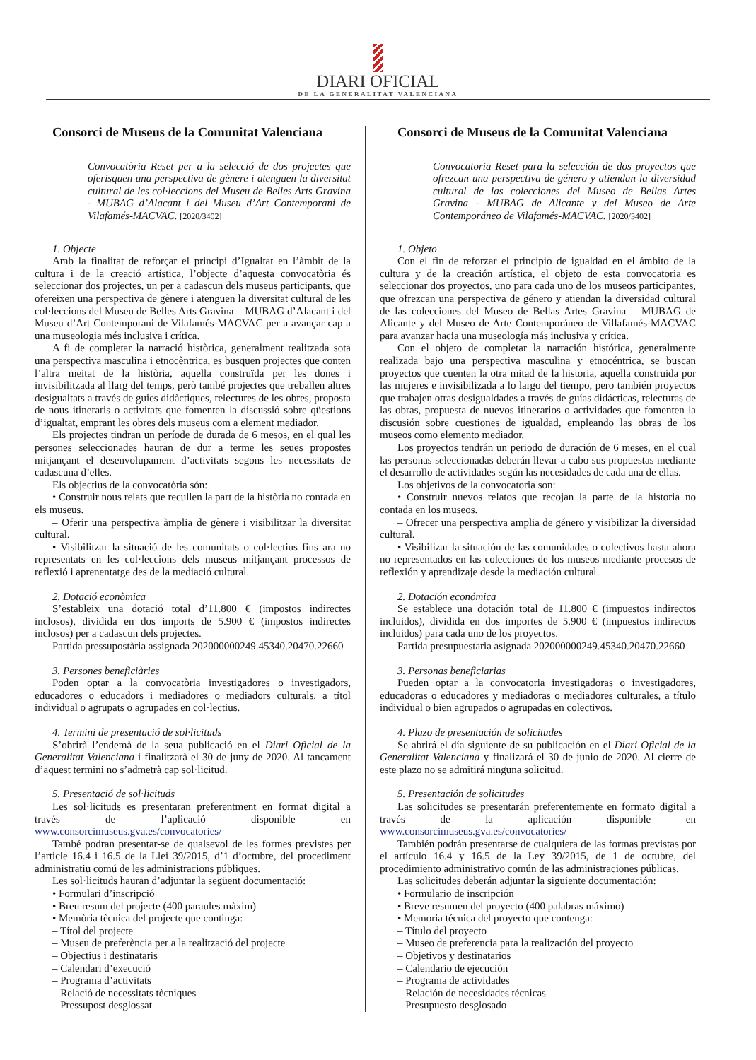DIARI OFICIAL
DE LA GENERALITAT VALENCIANA
Consorci de Museus de la Comunitat Valenciana
Convocatòria Reset per a la selecció de dos projectes que oferisquen una perspectiva de gènere i atenguen la diversitat cultural de les col·leccions del Museu de Belles Arts Gravina - MUBAG d’Alacant i del Museu d’Art Contemporani de Vilafamés-MACVAC. [2020/3402]
1. Objecte
Amb la finalitat de reforçar el principi d’Igualtat en l’àmbit de la cultura i de la creació artística, l’objecte d’aquesta convocatòria és seleccionar dos projectes, un per a cadascun dels museus participants, que ofereixen una perspectiva de gènere i atenguen la diversitat cultural de les col·leccions del Museu de Belles Arts Gravina – MUBAG d’Alacant i del Museu d’Art Contemporani de Vilafamés-MACVAC per a avançar cap a una museologia més inclusiva i crítica.
A fi de completar la narració històrica, generalment realitzada sota una perspectiva masculina i etnocèntrica, es busquen projectes que conten l’altra meitat de la història, aquella construïda per les dones i invisibilitzada al llarg del temps, però també projectes que treballen altres desigualtats a través de guies didàctiques, relectures de les obres, proposta de nous itineraris o activitats que fomenten la discussió sobre qüestions d’igualtat, emprant les obres dels museus com a element mediador.
Els projectes tindran un període de durada de 6 mesos, en el qual les persones seleccionades hauran de dur a terme les seues propostes mitjançant el desenvolupament d’activitats segons les necessitats de cadascuna d’elles.
Els objectius de la convocatòria són:
• Construir nous relats que recullen la part de la història no contada en els museus.
– Oferir una perspectiva àmplia de gènere i visibilitzar la diversitat cultural.
• Visibilitzar la situació de les comunitats o col·lectius fins ara no representats en les col·leccions dels museus mitjançant processos de reflexió i aprenentatge des de la mediació cultural.
2. Dotació econòmica
S’estableix una dotació total d’11.800 € (impostos indirectes inclosos), dividida en dos imports de 5.900 € (impostos indirectes inclosos) per a cadascun dels projectes.
Partida pressupostària assignada 202000000249.45340.20470.22660
3. Persones beneficiàries
Poden optar a la convocatòria investigadores o investigadors, educadores o educadors i mediadores o mediadors culturals, a títol individual o agrupats o agrupades en col·lectius.
4. Termini de presentació de sol·licituds
S’obrirà l’endemà de la seua publicació en el Diari Oficial de la Generalitat Valenciana i finalitzarà el 30 de juny de 2020. Al tancament d’aquest termini no s’admetrà cap sol·licitud.
5. Presentació de sol·licituds
Les sol·licituds es presentaran preferentment en format digital a través de l’aplicació disponible en www.consorcimuseus.gva.es/convocatories/
També podran presentar-se de qualsevol de les formes previstes per l’article 16.4 i 16.5 de la Llei 39/2015, d’1 d’octubre, del procediment administratiu comú de les administracions públiques.
Les sol·licituds hauran d’adjuntar la següent documentació:
• Formulari d’inscripció
• Breu resum del projecte (400 paraules màxim)
• Memòria tècnica del projecte que continga:
– Títol del projecte
– Museu de preferència per a la realització del projecte
– Objectius i destinataris
– Calendari d’execució
– Programa d’activitats
– Relació de necessitats tècniques
– Pressupost desglossat
Consorci de Museus de la Comunitat Valenciana
Convocatoria Reset para la selección de dos proyectos que ofrezcan una perspectiva de género y atiendan la diversidad cultural de las colecciones del Museo de Bellas Artes Gravina - MUBAG de Alicante y del Museo de Arte Contemporáneo de Vilafamés-MACVAC. [2020/3402]
1. Objeto
Con el fin de reforzar el principio de igualdad en el ámbito de la cultura y de la creación artística, el objeto de esta convocatoria es seleccionar dos proyectos, uno para cada uno de los museos participantes, que ofrezcan una perspectiva de género y atiendan la diversidad cultural de las colecciones del Museo de Bellas Artes Gravina – MUBAG de Alicante y del Museo de Arte Contemporáneo de Villafamés-MACVAC para avanzar hacia una museología más inclusiva y crítica.
Con el objeto de completar la narración histórica, generalmente realizada bajo una perspectiva masculina y etnocéntrica, se buscan proyectos que cuenten la otra mitad de la historia, aquella construida por las mujeres e invisibilizada a lo largo del tiempo, pero también proyectos que trabajen otras desigualdades a través de guías didácticas, relecturas de las obras, propuesta de nuevos itinerarios o actividades que fomenten la discusión sobre cuestiones de igualdad, empleando las obras de los museos como elemento mediador.
Los proyectos tendrán un periodo de duración de 6 meses, en el cual las personas seleccionadas deberán llevar a cabo sus propuestas mediante el desarrollo de actividades según las necesidades de cada una de ellas.
Los objetivos de la convocatoria son:
• Construir nuevos relatos que recojan la parte de la historia no contada en los museos.
– Ofrecer una perspectiva amplia de género y visibilizar la diversidad cultural.
• Visibilizar la situación de las comunidades o colectivos hasta ahora no representados en las colecciones de los museos mediante procesos de reflexión y aprendizaje desde la mediación cultural.
2. Dotación económica
Se establece una dotación total de 11.800 € (impuestos indirectos incluidos), dividida en dos importes de 5.900 € (impuestos indirectos incluidos) para cada uno de los proyectos.
Partida presupuestaria asignada 202000000249.45340.20470.22660
3. Personas beneficiarias
Pueden optar a la convocatoria investigadoras o investigadores, educadoras o educadores y mediadoras o mediadores culturales, a título individual o bien agrupados o agrupadas en colectivos.
4. Plazo de presentación de solicitudes
Se abrirá el día siguiente de su publicación en el Diari Oficial de la Generalitat Valenciana y finalizará el 30 de junio de 2020. Al cierre de este plazo no se admitirá ninguna solicitud.
5. Presentación de solicitudes
Las solicitudes se presentarán preferentemente en formato digital a través de la aplicación disponible en www.consorcimuseus.gva.es/convocatories/
También podrán presentarse de cualquiera de las formas previstas por el artículo 16.4 y 16.5 de la Ley 39/2015, de 1 de octubre, del procedimiento administrativo común de las administraciones públicas.
Las solicitudes deberán adjuntar la siguiente documentación:
• Formulario de inscripción
• Breve resumen del proyecto (400 palabras máximo)
• Memoria técnica del proyecto que contenga:
– Título del proyecto
– Museo de preferencia para la realización del proyecto
– Objetivos y destinatarios
– Calendario de ejecución
– Programa de actividades
– Relación de necesidades técnicas
– Presupuesto desglosado